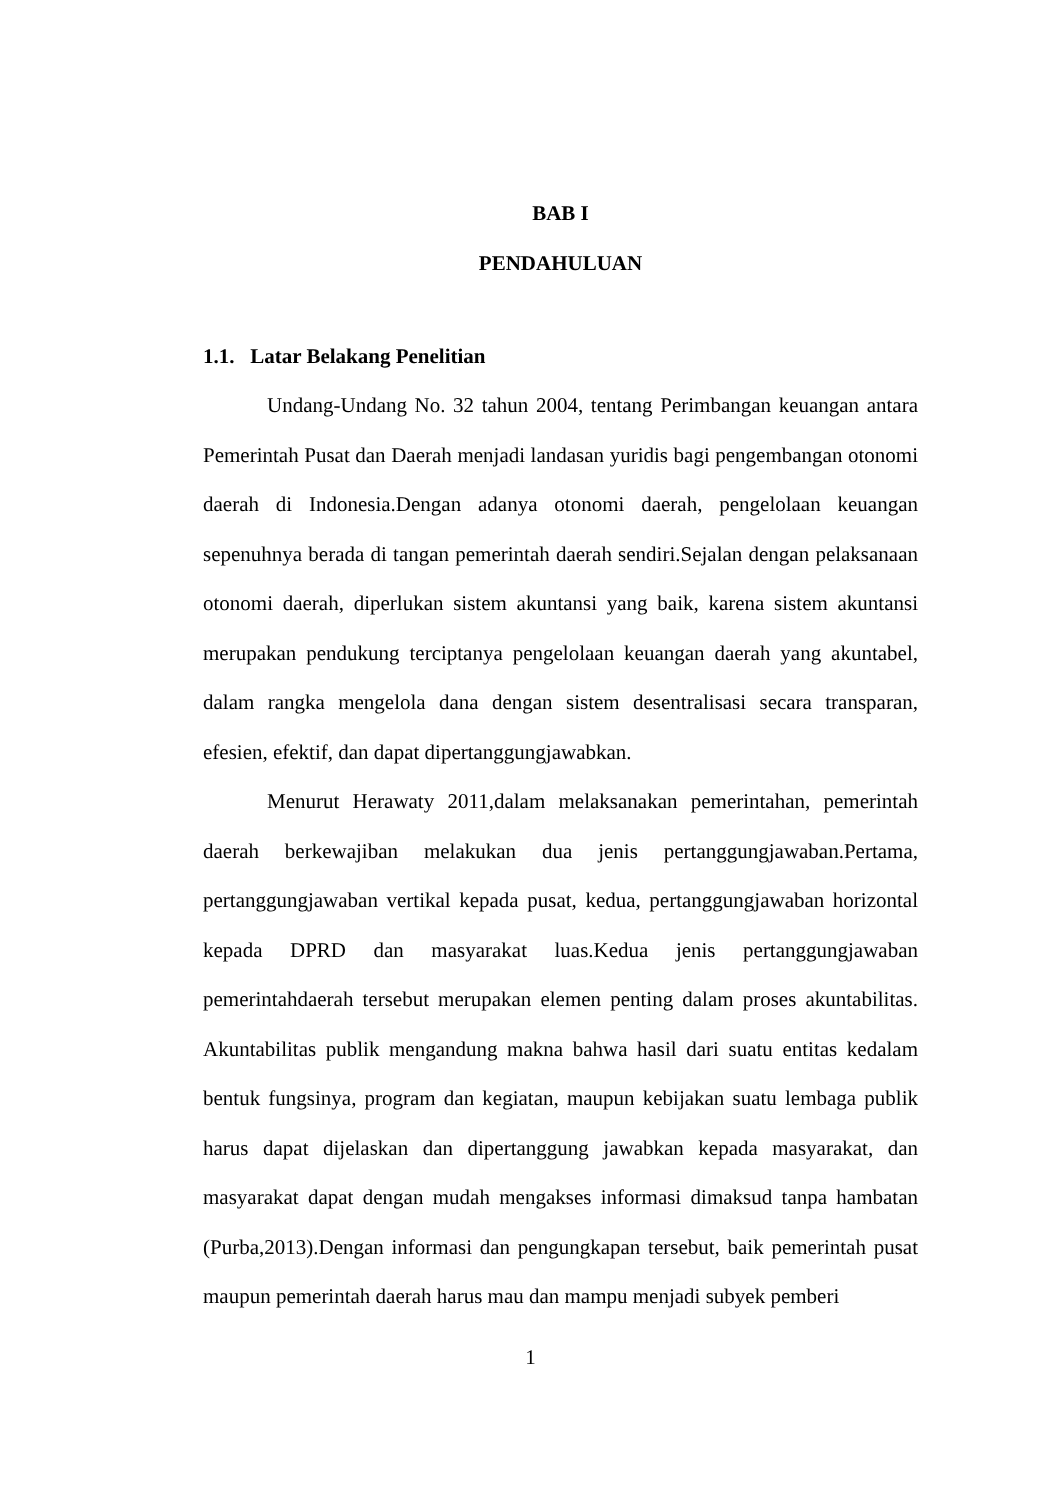BAB I
PENDAHULUAN
1.1. Latar Belakang Penelitian
Undang-Undang No. 32 tahun 2004, tentang Perimbangan keuangan antara Pemerintah Pusat dan Daerah menjadi landasan yuridis bagi pengembangan otonomi daerah di Indonesia.Dengan adanya otonomi daerah, pengelolaan keuangan sepenuhnya berada di tangan pemerintah daerah sendiri.Sejalan dengan pelaksanaan otonomi daerah, diperlukan sistem akuntansi yang baik, karena sistem akuntansi merupakan pendukung terciptanya pengelolaan keuangan daerah yang akuntabel, dalam rangka mengelola dana dengan sistem desentralisasi secara transparan, efesien, efektif, dan dapat dipertanggungjawabkan.
Menurut Herawaty 2011,dalam melaksanakan pemerintahan, pemerintah daerah berkewajiban melakukan dua jenis pertanggungjawaban.Pertama, pertanggungjawaban vertikal kepada pusat, kedua, pertanggungjawaban horizontal kepada DPRD dan masyarakat luas.Kedua jenis pertanggungjawaban pemerintahdaerah tersebut merupakan elemen penting dalam proses akuntabilitas. Akuntabilitas publik mengandung makna bahwa hasil dari suatu entitas kedalam bentuk fungsinya, program dan kegiatan, maupun kebijakan suatu lembaga publik harus dapat dijelaskan dan dipertanggung jawabkan kepada masyarakat, dan masyarakat dapat dengan mudah mengakses informasi dimaksud tanpa hambatan (Purba,2013).Dengan informasi dan pengungkapan tersebut, baik pemerintah pusat maupun pemerintah daerah harus mau dan mampu menjadi subyek pemberi
1